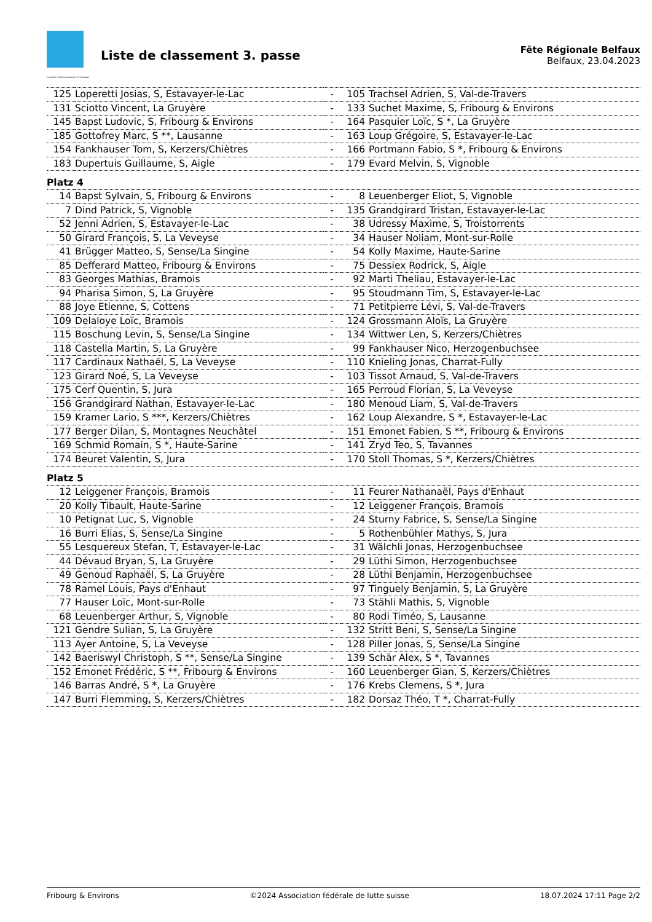CLUB DES LUTTEURS FRIBOURG ET ENVIRONS
Liste de classement 3. passe
Fête Régionale Belfaux
Belfaux, 23.04.2023
| 125 | Loperetti Josias, S, Estavayer-le-Lac | - | 105 | Trachsel Adrien, S, Val-de-Travers |
| 131 | Sciotto Vincent, La Gruyère | - | 133 | Suchet Maxime, S, Fribourg & Environs |
| 145 | Bapst Ludovic, S, Fribourg & Environs | - | 164 | Pasquier Loïc, S *, La Gruyère |
| 185 | Gottofrey Marc, S **, Lausanne | - | 163 | Loup Grégoire, S, Estavayer-le-Lac |
| 154 | Fankhauser Tom, S, Kerzers/Chiètres | - | 166 | Portmann Fabio, S *, Fribourg & Environs |
| 183 | Dupertuis Guillaume, S, Aigle | - | 179 | Evard Melvin, S, Vignoble |
| Platz 4 | | | | |
| 14 | Bapst Sylvain, S, Fribourg & Environs | - | 8 | Leuenberger Eliot, S, Vignoble |
| 7 | Dind Patrick, S, Vignoble | - | 135 | Grandgirard Tristan, Estavayer-le-Lac |
| 52 | Jenni Adrien, S, Estavayer-le-Lac | - | 38 | Udressy Maxime, S, Troistorrents |
| 50 | Girard François, S, La Veveyse | - | 34 | Hauser Noliam, Mont-sur-Rolle |
| 41 | Brügger Matteo, S, Sense/La Singine | - | 54 | Kolly Maxime, Haute-Sarine |
| 85 | Defferard Matteo, Fribourg & Environs | - | 75 | Dessiex Rodrick, S, Aigle |
| 83 | Georges Mathias, Bramois | - | 92 | Marti Theliau, Estavayer-le-Lac |
| 94 | Pharisa Simon, S, La Gruyère | - | 95 | Stoudmann Tim, S, Estavayer-le-Lac |
| 88 | Joye Etienne, S, Cottens | - | 71 | Petitpierre Lévi, S, Val-de-Travers |
| 109 | Delaloye Loïc, Bramois | - | 124 | Grossmann Aloïs, La Gruyère |
| 115 | Boschung Levin, S, Sense/La Singine | - | 134 | Wittwer Len, S, Kerzers/Chiètres |
| 118 | Castella Martin, S, La Gruyère | - | 99 | Fankhauser Nico, Herzogenbuchsee |
| 117 | Cardinaux Nathaël, S, La Veveyse | - | 110 | Knieling Jonas, Charrat-Fully |
| 123 | Girard Noé, S, La Veveyse | - | 103 | Tissot Arnaud, S, Val-de-Travers |
| 175 | Cerf Quentin, S, Jura | - | 165 | Perroud Florian, S, La Veveyse |
| 156 | Grandgirard Nathan, Estavayer-le-Lac | - | 180 | Menoud Liam, S, Val-de-Travers |
| 159 | Kramer Lario, S ***, Kerzers/Chiètres | - | 162 | Loup Alexandre, S *, Estavayer-le-Lac |
| 177 | Berger Dilan, S, Montagnes Neuchâtel | - | 151 | Emonet Fabien, S **, Fribourg & Environs |
| 169 | Schmid Romain, S *, Haute-Sarine | - | 141 | Zryd Teo, S, Tavannes |
| 174 | Beuret Valentin, S, Jura | - | 170 | Stoll Thomas, S *, Kerzers/Chiètres |
| Platz 5 | | | | |
| 12 | Leiggener François, Bramois | - | 11 | Feurer Nathanaël, Pays d'Enhaut |
| 20 | Kolly Tibault, Haute-Sarine | - | 12 | Leiggener François, Bramois |
| 10 | Petignat Luc, S, Vignoble | - | 24 | Sturny Fabrice, S, Sense/La Singine |
| 16 | Burri Elias, S, Sense/La Singine | - | 5 | Rothenbühler Mathys, S, Jura |
| 55 | Lesquereux Stefan, T, Estavayer-le-Lac | - | 31 | Wälchli Jonas, Herzogenbuchsee |
| 44 | Dévaud Bryan, S, La Gruyère | - | 29 | Lüthi Simon, Herzogenbuchsee |
| 49 | Genoud Raphaël, S, La Gruyère | - | 28 | Lüthi Benjamin, Herzogenbuchsee |
| 78 | Ramel Louis, Pays d'Enhaut | - | 97 | Tinguely Benjamin, S, La Gruyère |
| 77 | Hauser Loïc, Mont-sur-Rolle | - | 73 | Stähli Mathis, S, Vignoble |
| 68 | Leuenberger Arthur, S, Vignoble | - | 80 | Rodi Timéo, S, Lausanne |
| 121 | Gendre Sulian, S, La Gruyère | - | 132 | Stritt Beni, S, Sense/La Singine |
| 113 | Ayer Antoine, S, La Veveyse | - | 128 | Piller Jonas, S, Sense/La Singine |
| 142 | Baeriswyl Christoph, S **, Sense/La Singine | - | 139 | Schär Alex, S *, Tavannes |
| 152 | Emonet Frédéric, S **, Fribourg & Environs | - | 160 | Leuenberger Gian, S, Kerzers/Chiètres |
| 146 | Barras André, S *, La Gruyère | - | 176 | Krebs Clemens, S *, Jura |
| 147 | Burri Flemming, S, Kerzers/Chiètres | - | 182 | Dorsaz Théo, T *, Charrat-Fully |
Fribourg & Environs ©2024 Association fédérale de lutte suisse 18.07.2024 17:11 Page 2/2